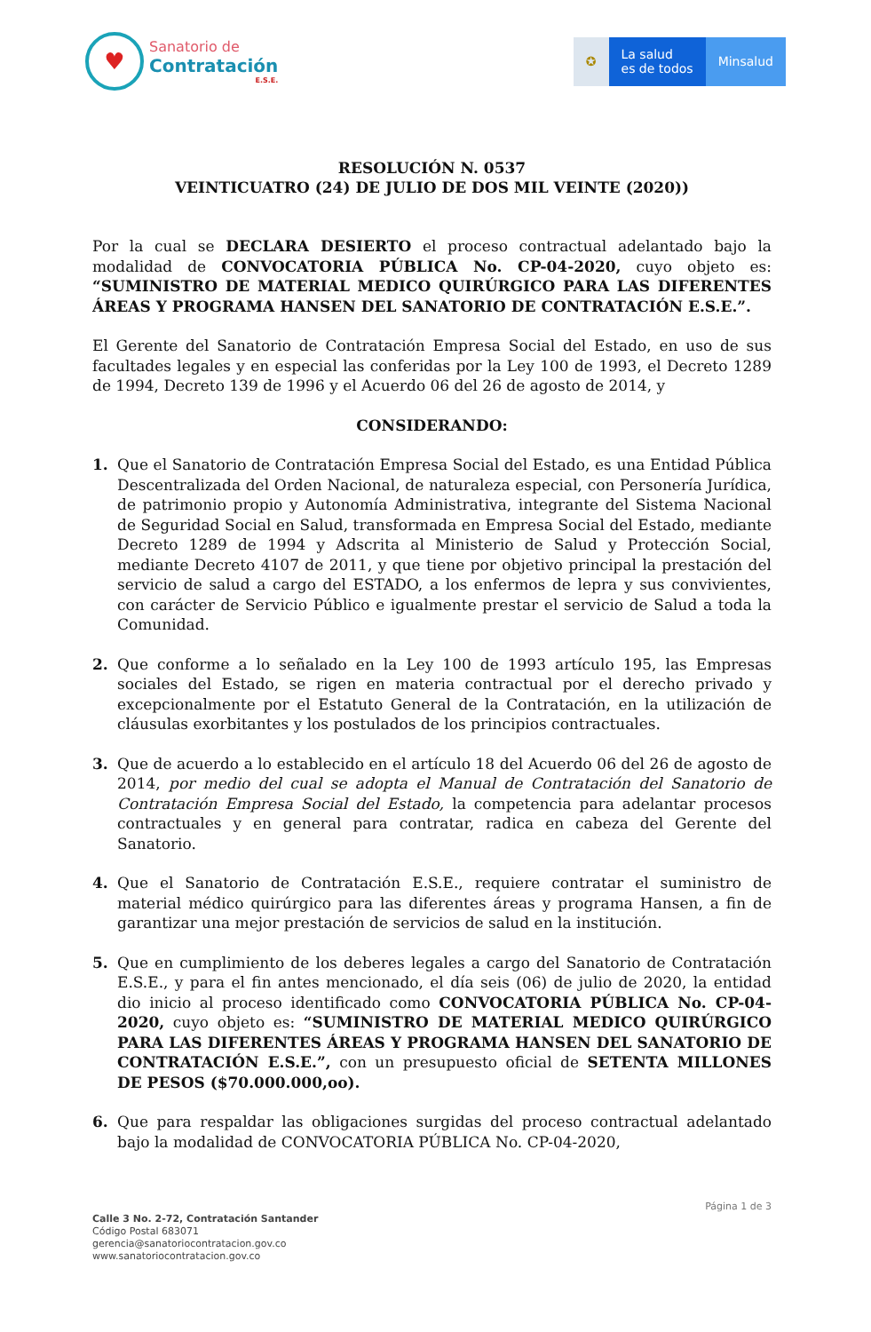♥
Sanatorio de
Contratación
E.S.E.
✪ La salud
es de todos
Minsalud
RESOLUCIÓN N. 0537
VEINTICUATRO (24) DE JULIO DE DOS MIL VEINTE (2020))
Por la cual se DECLARA DESIERTO el proceso contractual adelantado bajo la modalidad de CONVOCATORIA PÚBLICA No. CP-04-2020, cuyo objeto es: “SUMINISTRO DE MATERIAL MEDICO QUIRÚRGICO PARA LAS DIFERENTES ÁREAS Y PROGRAMA HANSEN DEL SANATORIO DE CONTRATACIÓN E.S.E.”.
El Gerente del Sanatorio de Contratación Empresa Social del Estado, en uso de sus facultades legales y en especial las conferidas por la Ley 100 de 1993, el Decreto 1289 de 1994, Decreto 139 de 1996 y el Acuerdo 06 del 26 de agosto de 2014, y
CONSIDERANDO:
1. Que el Sanatorio de Contratación Empresa Social del Estado, es una Entidad Pública Descentralizada del Orden Nacional, de naturaleza especial, con Personería Jurídica, de patrimonio propio y Autonomía Administrativa, integrante del Sistema Nacional de Seguridad Social en Salud, transformada en Empresa Social del Estado, mediante Decreto 1289 de 1994 y Adscrita al Ministerio de Salud y Protección Social, mediante Decreto 4107 de 2011, y que tiene por objetivo principal la prestación del servicio de salud a cargo del ESTADO, a los enfermos de lepra y sus convivientes, con carácter de Servicio Público e igualmente prestar el servicio de Salud a toda la Comunidad.
2. Que conforme a lo señalado en la Ley 100 de 1993 artículo 195, las Empresas sociales del Estado, se rigen en materia contractual por el derecho privado y excepcionalmente por el Estatuto General de la Contratación, en la utilización de cláusulas exorbitantes y los postulados de los principios contractuales.
3. Que de acuerdo a lo establecido en el artículo 18 del Acuerdo 06 del 26 de agosto de 2014, por medio del cual se adopta el Manual de Contratación del Sanatorio de Contratación Empresa Social del Estado, la competencia para adelantar procesos contractuales y en general para contratar, radica en cabeza del Gerente del Sanatorio.
4. Que el Sanatorio de Contratación E.S.E., requiere contratar el suministro de material médico quirúrgico para las diferentes áreas y programa Hansen, a fin de garantizar una mejor prestación de servicios de salud en la institución.
5. Que en cumplimiento de los deberes legales a cargo del Sanatorio de Contratación E.S.E., y para el fin antes mencionado, el día seis (06) de julio de 2020, la entidad dio inicio al proceso identificado como CONVOCATORIA PÚBLICA No. CP-04-2020, cuyo objeto es: “SUMINISTRO DE MATERIAL MEDICO QUIRÚRGICO PARA LAS DIFERENTES ÁREAS Y PROGRAMA HANSEN DEL SANATORIO DE CONTRATACIÓN E.S.E.”, con un presupuesto oficial de SETENTA MILLONES DE PESOS ($70.000.000,oo).
6. Que para respaldar las obligaciones surgidas del proceso contractual adelantado bajo la modalidad de CONVOCATORIA PÚBLICA No. CP-04-2020,
Página 1 de 3
Calle 3 No. 2-72, Contratación Santander
Código Postal 683071
gerencia@sanatoriocontratacion.gov.co
www.sanatoriocontratacion.gov.co